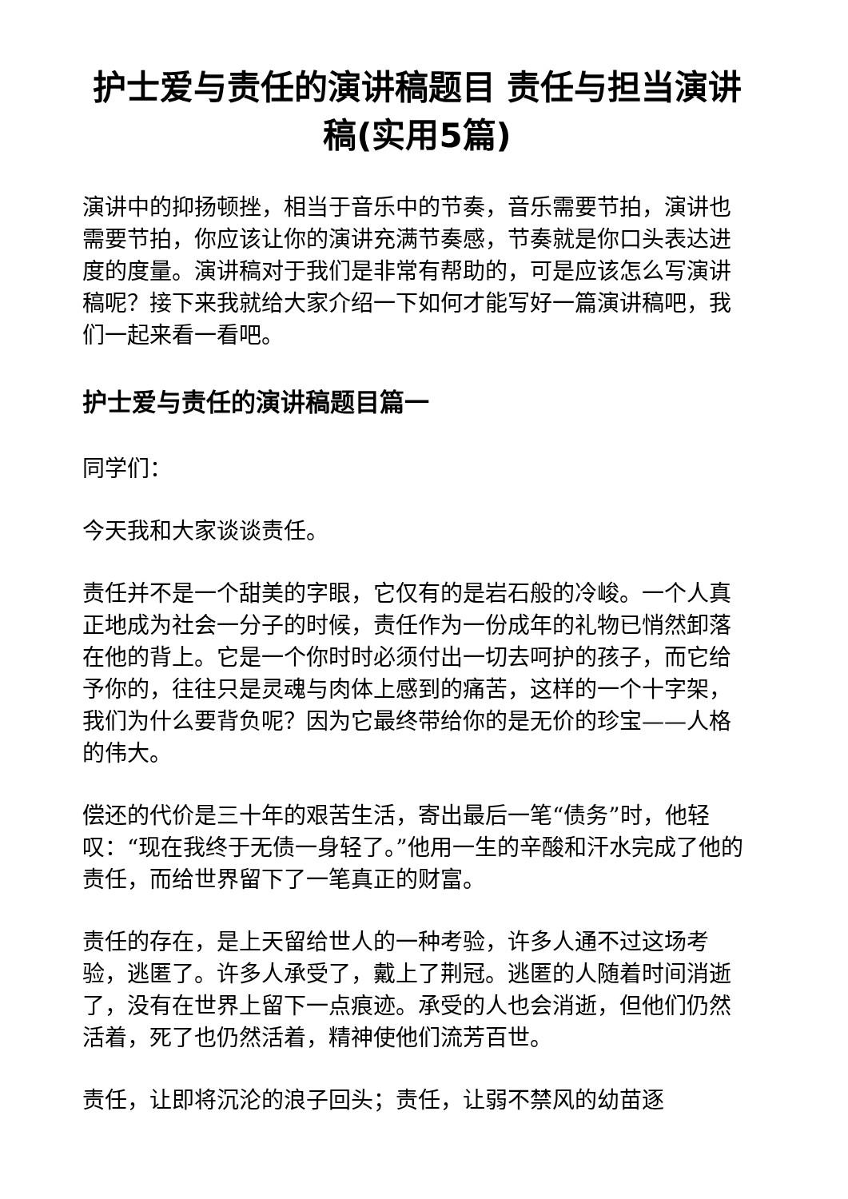护士爱与责任的演讲稿题目 责任与担当演讲稿(实用5篇)
演讲中的抑扬顿挫，相当于音乐中的节奏，音乐需要节拍，演讲也需要节拍，你应该让你的演讲充满节奏感，节奏就是你口头表达进度的度量。演讲稿对于我们是非常有帮助的，可是应该怎么写演讲稿呢？接下来我就给大家介绍一下如何才能写好一篇演讲稿吧，我们一起来看一看吧。
护士爱与责任的演讲稿题目篇一
同学们：
今天我和大家谈谈责任。
责任并不是一个甜美的字眼，它仅有的是岩石般的冷峻。一个人真正地成为社会一分子的时候，责任作为一份成年的礼物已悄然卸落在他的背上。它是一个你时时必须付出一切去呵护的孩子，而它给予你的，往往只是灵魂与肉体上感到的痛苦，这样的一个十字架，我们为什么要背负呢？因为它最终带给你的是无价的珍宝——人格的伟大。
偿还的代价是三十年的艰苦生活，寄出最后一笔“债务”时，他轻叹：“现在我终于无债一身轻了。”他用一生的辛酸和汗水完成了他的责任，而给世界留下了一笔真正的财富。
责任的存在，是上天留给世人的一种考验，许多人通不过这场考验，逃匿了。许多人承受了，戴上了荆冠。逃匿的人随着时间消逝了，没有在世界上留下一点痕迹。承受的人也会消逝，但他们仍然活着，死了也仍然活着，精神使他们流芳百世。
责任，让即将沉沦的浪子回头；责任，让弱不禁风的幼苗逐